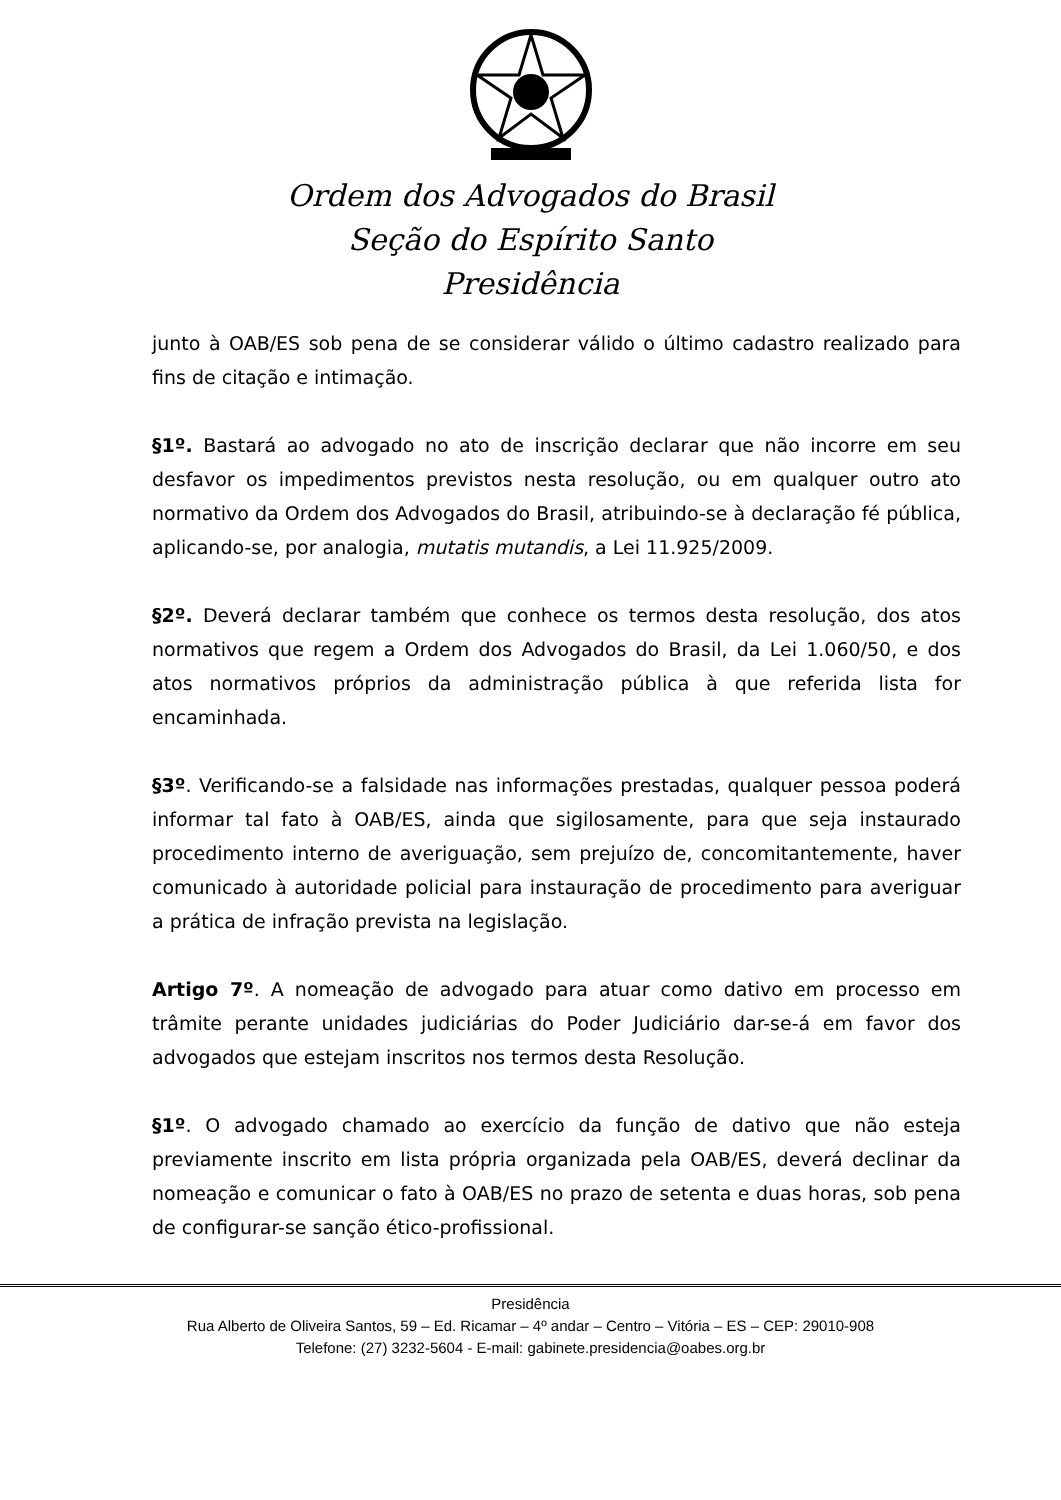Ordem dos Advogados do Brasil
Seção do Espírito Santo
Presidência
junto à OAB/ES sob pena de se considerar válido o último cadastro realizado para fins de citação e intimação.
§1º. Bastará ao advogado no ato de inscrição declarar que não incorre em seu desfavor os impedimentos previstos nesta resolução, ou em qualquer outro ato normativo da Ordem dos Advogados do Brasil, atribuindo-se à declaração fé pública, aplicando-se, por analogia, mutatis mutandis, a Lei 11.925/2009.
§2º. Deverá declarar também que conhece os termos desta resolução, dos atos normativos que regem a Ordem dos Advogados do Brasil, da Lei 1.060/50, e dos atos normativos próprios da administração pública à que referida lista for encaminhada.
§3º. Verificando-se a falsidade nas informações prestadas, qualquer pessoa poderá informar tal fato à OAB/ES, ainda que sigilosamente, para que seja instaurado procedimento interno de averiguação, sem prejuízo de, concomitantemente, haver comunicado à autoridade policial para instauração de procedimento para averiguar a prática de infração prevista na legislação.
Artigo 7º. A nomeação de advogado para atuar como dativo em processo em trâmite perante unidades judiciárias do Poder Judiciário dar-se-á em favor dos advogados que estejam inscritos nos termos desta Resolução.
§1º. O advogado chamado ao exercício da função de dativo que não esteja previamente inscrito em lista própria organizada pela OAB/ES, deverá declinar da nomeação e comunicar o fato à OAB/ES no prazo de setenta e duas horas, sob pena de configurar-se sanção ético-profissional.
Presidência
Rua Alberto de Oliveira Santos, 59 – Ed. Ricamar – 4º andar – Centro – Vitória – ES – CEP: 29010-908
Telefone: (27) 3232-5604 - E-mail: gabinete.presidencia@oabes.org.br